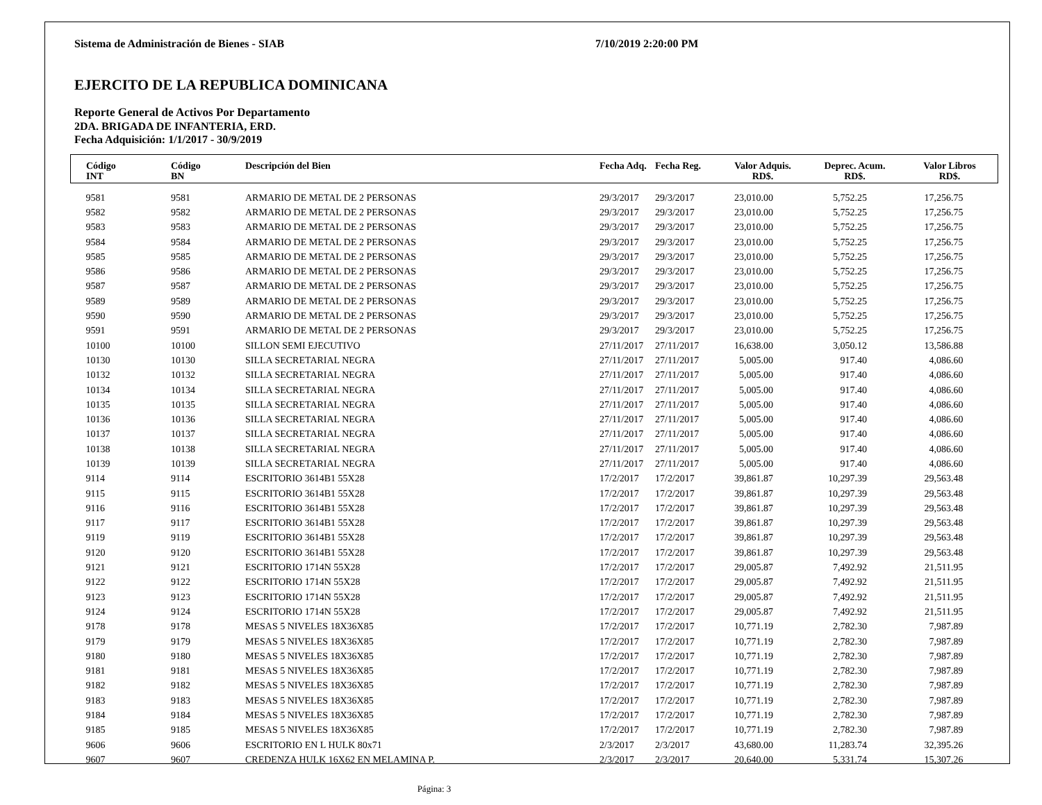Sistema de Administración de Bienes - SIAB 7/10/2019 2:20:00 PM
EJERCITO DE LA REPUBLICA DOMINICANA
Reporte General de Activos Por Departamento
2DA. BRIGADA DE INFANTERIA, ERD.
Fecha Adquisición: 1/1/2017 - 30/9/2019
| Código INT | Código BN | Descripción del Bien | Fecha Adq. | Fecha Reg. | Valor Adquis. RD$. | Deprec. Acum. RD$. | Valor Libros RD$. |
| --- | --- | --- | --- | --- | --- | --- | --- |
| 9581 | 9581 | ARMARIO DE METAL DE 2 PERSONAS | 29/3/2017 | 29/3/2017 | 23,010.00 | 5,752.25 | 17,256.75 |
| 9582 | 9582 | ARMARIO DE METAL DE 2 PERSONAS | 29/3/2017 | 29/3/2017 | 23,010.00 | 5,752.25 | 17,256.75 |
| 9583 | 9583 | ARMARIO DE METAL DE 2 PERSONAS | 29/3/2017 | 29/3/2017 | 23,010.00 | 5,752.25 | 17,256.75 |
| 9584 | 9584 | ARMARIO DE METAL DE 2 PERSONAS | 29/3/2017 | 29/3/2017 | 23,010.00 | 5,752.25 | 17,256.75 |
| 9585 | 9585 | ARMARIO DE METAL DE 2 PERSONAS | 29/3/2017 | 29/3/2017 | 23,010.00 | 5,752.25 | 17,256.75 |
| 9586 | 9586 | ARMARIO DE METAL DE 2 PERSONAS | 29/3/2017 | 29/3/2017 | 23,010.00 | 5,752.25 | 17,256.75 |
| 9587 | 9587 | ARMARIO DE METAL DE 2 PERSONAS | 29/3/2017 | 29/3/2017 | 23,010.00 | 5,752.25 | 17,256.75 |
| 9589 | 9589 | ARMARIO DE METAL DE 2 PERSONAS | 29/3/2017 | 29/3/2017 | 23,010.00 | 5,752.25 | 17,256.75 |
| 9590 | 9590 | ARMARIO DE METAL DE 2 PERSONAS | 29/3/2017 | 29/3/2017 | 23,010.00 | 5,752.25 | 17,256.75 |
| 9591 | 9591 | ARMARIO DE METAL DE 2 PERSONAS | 29/3/2017 | 29/3/2017 | 23,010.00 | 5,752.25 | 17,256.75 |
| 10100 | 10100 | SILLON SEMI EJECUTIVO | 27/11/2017 | 27/11/2017 | 16,638.00 | 3,050.12 | 13,586.88 |
| 10130 | 10130 | SILLA SECRETARIAL NEGRA | 27/11/2017 | 27/11/2017 | 5,005.00 | 917.40 | 4,086.60 |
| 10132 | 10132 | SILLA SECRETARIAL NEGRA | 27/11/2017 | 27/11/2017 | 5,005.00 | 917.40 | 4,086.60 |
| 10134 | 10134 | SILLA SECRETARIAL NEGRA | 27/11/2017 | 27/11/2017 | 5,005.00 | 917.40 | 4,086.60 |
| 10135 | 10135 | SILLA SECRETARIAL NEGRA | 27/11/2017 | 27/11/2017 | 5,005.00 | 917.40 | 4,086.60 |
| 10136 | 10136 | SILLA SECRETARIAL NEGRA | 27/11/2017 | 27/11/2017 | 5,005.00 | 917.40 | 4,086.60 |
| 10137 | 10137 | SILLA SECRETARIAL NEGRA | 27/11/2017 | 27/11/2017 | 5,005.00 | 917.40 | 4,086.60 |
| 10138 | 10138 | SILLA SECRETARIAL NEGRA | 27/11/2017 | 27/11/2017 | 5,005.00 | 917.40 | 4,086.60 |
| 10139 | 10139 | SILLA SECRETARIAL NEGRA | 27/11/2017 | 27/11/2017 | 5,005.00 | 917.40 | 4,086.60 |
| 9114 | 9114 | ESCRITORIO 3614B1 55X28 | 17/2/2017 | 17/2/2017 | 39,861.87 | 10,297.39 | 29,563.48 |
| 9115 | 9115 | ESCRITORIO 3614B1 55X28 | 17/2/2017 | 17/2/2017 | 39,861.87 | 10,297.39 | 29,563.48 |
| 9116 | 9116 | ESCRITORIO 3614B1 55X28 | 17/2/2017 | 17/2/2017 | 39,861.87 | 10,297.39 | 29,563.48 |
| 9117 | 9117 | ESCRITORIO 3614B1 55X28 | 17/2/2017 | 17/2/2017 | 39,861.87 | 10,297.39 | 29,563.48 |
| 9119 | 9119 | ESCRITORIO 3614B1 55X28 | 17/2/2017 | 17/2/2017 | 39,861.87 | 10,297.39 | 29,563.48 |
| 9120 | 9120 | ESCRITORIO 3614B1 55X28 | 17/2/2017 | 17/2/2017 | 39,861.87 | 10,297.39 | 29,563.48 |
| 9121 | 9121 | ESCRITORIO 1714N 55X28 | 17/2/2017 | 17/2/2017 | 29,005.87 | 7,492.92 | 21,511.95 |
| 9122 | 9122 | ESCRITORIO 1714N 55X28 | 17/2/2017 | 17/2/2017 | 29,005.87 | 7,492.92 | 21,511.95 |
| 9123 | 9123 | ESCRITORIO 1714N 55X28 | 17/2/2017 | 17/2/2017 | 29,005.87 | 7,492.92 | 21,511.95 |
| 9124 | 9124 | ESCRITORIO 1714N 55X28 | 17/2/2017 | 17/2/2017 | 29,005.87 | 7,492.92 | 21,511.95 |
| 9178 | 9178 | MESAS 5 NIVELES 18X36X85 | 17/2/2017 | 17/2/2017 | 10,771.19 | 2,782.30 | 7,987.89 |
| 9179 | 9179 | MESAS 5 NIVELES 18X36X85 | 17/2/2017 | 17/2/2017 | 10,771.19 | 2,782.30 | 7,987.89 |
| 9180 | 9180 | MESAS 5 NIVELES 18X36X85 | 17/2/2017 | 17/2/2017 | 10,771.19 | 2,782.30 | 7,987.89 |
| 9181 | 9181 | MESAS 5 NIVELES 18X36X85 | 17/2/2017 | 17/2/2017 | 10,771.19 | 2,782.30 | 7,987.89 |
| 9182 | 9182 | MESAS 5 NIVELES 18X36X85 | 17/2/2017 | 17/2/2017 | 10,771.19 | 2,782.30 | 7,987.89 |
| 9183 | 9183 | MESAS 5 NIVELES 18X36X85 | 17/2/2017 | 17/2/2017 | 10,771.19 | 2,782.30 | 7,987.89 |
| 9184 | 9184 | MESAS 5 NIVELES 18X36X85 | 17/2/2017 | 17/2/2017 | 10,771.19 | 2,782.30 | 7,987.89 |
| 9185 | 9185 | MESAS 5 NIVELES 18X36X85 | 17/2/2017 | 17/2/2017 | 10,771.19 | 2,782.30 | 7,987.89 |
| 9606 | 9606 | ESCRITORIO EN L HULK 80x71 | 2/3/2017 | 2/3/2017 | 43,680.00 | 11,283.74 | 32,395.26 |
| 9607 | 9607 | CREDENZA HULK 16X62 EN MELAMINA P. | 2/3/2017 | 2/3/2017 | 20,640.00 | 5,331.74 | 15,307.26 |
Página: 3